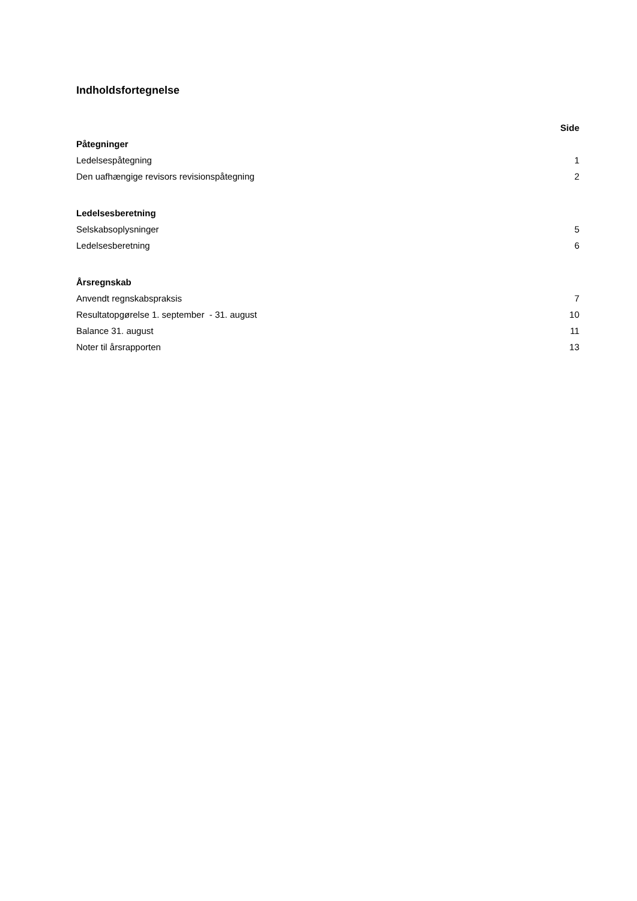Indholdsfortegnelse
| | Side |
| Påtegninger | |
| Ledelsespåtegning | 1 |
| Den uafhængige revisors revisionspåtegning | 2 |
| Ledelsesberetning | |
| Selskabsoplysninger | 5 |
| Ledelsesberetning | 6 |
| Årsregnskab | |
| Anvendt regnskabspraksis | 7 |
| Resultatopgørelse 1. september - 31. august | 10 |
| Balance 31. august | 11 |
| Noter til årsrapporten | 13 |